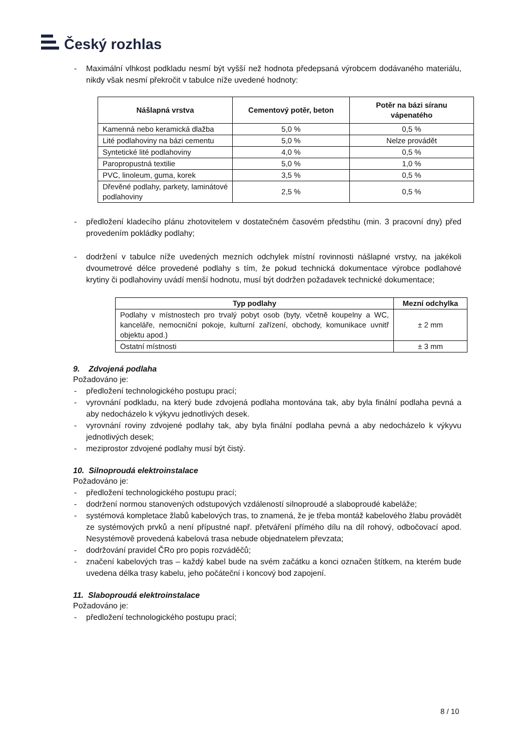Český rozhlas
- Maximální vlhkost podkladu nesmí být vyšší než hodnota předepsaná výrobcem dodávaného materiálu, nikdy však nesmí překročit v tabulce níže uvedené hodnoty:
| Nášlapná vrstva | Cementový potěr, beton | Potěr na bázi síranu vápenatého |
| --- | --- | --- |
| Kamenná nebo keramická dlažba | 5,0 % | 0,5 % |
| Lité podlahoviny na bázi cementu | 5,0 % | Nelze provádět |
| Syntetické lité podlahoviny | 4,0 % | 0,5 % |
| Paropropustná textilie | 5,0 % | 1,0 % |
| PVC, linoleum, guma, korek | 3,5 % | 0,5 % |
| Dřevěné podlahy, parkety, laminátové podlahoviny | 2,5 % | 0,5 % |
- předložení kladecího plánu zhotovitelem v dostatečném časovém předstihu (min. 3 pracovní dny) před provedením pokládky podlahy;
- dodržení v tabulce níže uvedených mezních odchylek místní rovinnosti nášlapné vrstvy, na jakékoli dvoumetrové délce provedené podlahy s tím, že pokud technická dokumentace výrobce podlahové krytiny či podlahoviny uvádí menší hodnotu, musí být dodržen požadavek technické dokumentace;
| Typ podlahy | Mezní odchylka |
| --- | --- |
| Podlahy v místnostech pro trvalý pobyt osob (byty, včetně koupelny a WC, kanceláře, nemocniční pokoje, kulturní zařízení, obchody, komunikace uvnitř objektu apod.) | ± 2 mm |
| Ostatní místnosti | ± 3 mm |
9. Zdvojená podlaha
Požadováno je:
- předložení technologického postupu prací;
- vyrovnání podkladu, na který bude zdvojená podlaha montována tak, aby byla finální podlaha pevná a aby nedocházelo k výkyvu jednotlivých desek.
- vyrovnání roviny zdvojené podlahy tak, aby byla finální podlaha pevná a aby nedocházelo k výkyvu jednotlivých desek;
- meziprostor zdvojené podlahy musí být čistý.
10. Silnoproudá elektroinstalace
Požadováno je:
- předložení technologického postupu prací;
- dodržení normou stanovených odstupových vzdáleností silnoproudé a slaboproudé kabeláže;
- systémová kompletace žlabů kabelových tras, to znamená, že je třeba montáž kabelového žlabu provádět ze systémových prvků a není přípustné např. přetváření přímého dílu na díl rohový, odbočovací apod. Nesystémově provedená kabelová trasa nebude objednatelem převzata;
- dodržování pravidel ČRo pro popis rozváděčů;
- značení kabelových tras – každý kabel bude na svém začátku a konci označen štítkem, na kterém bude uvedena délka trasy kabelu, jeho počáteční i koncový bod zapojení.
11. Slaboproudá elektroinstalace
Požadováno je:
- předložení technologického postupu prací;
8 / 10